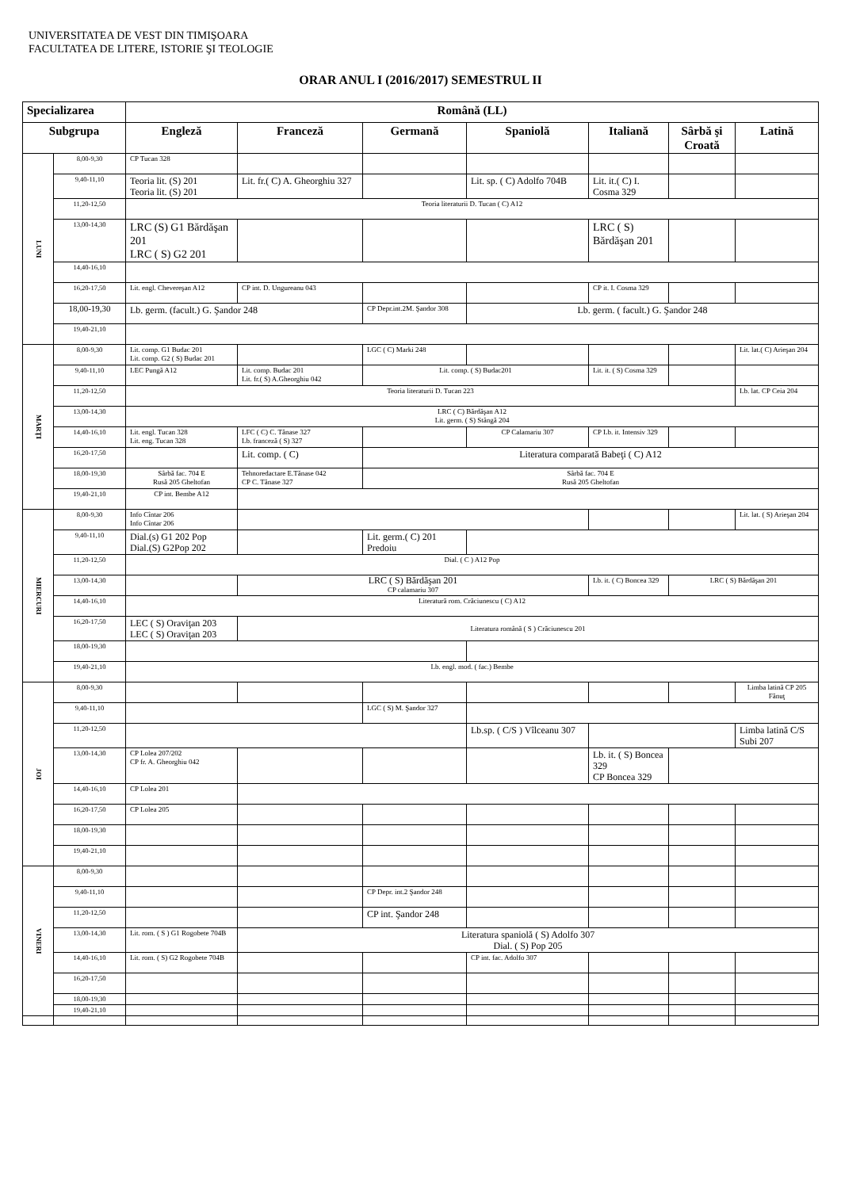UNIVERSITATEA DE VEST DIN TIMIŞOARA
FACULTATEA DE LITERE, ISTORIE ŞI TEOLOGIE
ORAR ANUL I (2016/2017) SEMESTRUL II
| Specializarea | | Română (LL) | | | | | | |
| --- | --- | --- | --- | --- | --- | --- | --- | --- |
| Subgrupa | | Engleză | Franceză | Germană | Spaniolă | Italiană | Sârbă şi Croată | Latină |
| LUNI | 8,00-9,30 | CP Tucan 328 | | | | | | |
| | 9,40-11,10 | Teoria lit. (S) 201 Teoria lit. (S) 201 | Lit. fr.( C) A. Gheorghiu 327 | | Lit. sp. ( C) Adolfo 704B | Lit. it.( C) I. Cosma 329 | | |
| | 11,20-12,50 | Teoria literaturii D. Tucan ( C) A12 | | | | | | |
| | 13,00-14,30 | LRC (S) G1 Bărdăşan 201 LRC ( S) G2 201 | | | | LRC ( S) Bărdăşan 201 | | |
| | 14,40-16,10 | | | | | | | |
| | 16,20-17,50 | Lit. engl. Chevereşan A12 | CP int. D. Ungureanu 043 | | | CP it. I. Cosma 329 | | |
| | 18,00-19,30 | Lb. germ. (facult.) G. Şandor 248 | | CP Depr.int.2M. Şandor 308 | Lb. germ. ( facult.) G. Şandor 248 | | | |
| | 19,40-21,10 | | | | | | | |
| MARŢI | 8,00-9,30 | Lit. comp. G1 Budac 201 Lit. comp. G2 ( S) Budac 201 | | LGC ( C) Marki 248 | | | | Lit. lat.( C) Arieşan 204 |
| | 9,40-11,10 | LEC Pungă A12 | Lit. comp. Budac 201 Lit. fr.( S) A.Gheorghiu 042 | Lit. comp. ( S) Budac201 | | Lit. it. ( S) Cosma 329 | | |
| | 11,20-12,50 | Teoria literaturii D. Tucan 223 | | | | | | Lb. lat. CP Ceia 204 |
| | 13,00-14,30 | LRC ( C) Bărdăşan A12 Lit. germ. ( S) Stângă 204 | | | | | | |
| | 14,40-16,10 | Lit. engl. Tucan 328 Lit. eng. Tucan 328 | LFC ( C) C. Tănase 327 Lb. franceză ( S) 327 | | CP Calamariu 307 | CP Lb. it. Intensiv 329 | | |
| | 16,20-17,50 | | Lit. comp. ( C) | Literatura comparată Babeţi ( C) A12 | | | | |
| | 18,00-19,30 | Sârbă fac. 704 E Rusă 205 Gheltofan | Tehnoredactare E.Tănase 042 CP C. Tănase 327 | Sârbă fac. 704 E Rusă 205 Gheltofan | | | | |
| | 19,40-21,10 | CP int. Bembe A12 | | | | | | |
| MIERCURI | 8,00-9,30 | Info Cîntar 206 Info Cîntar 206 | | | | | | Lit. lat. ( S) Arieşan 204 |
| | 9,40-11,10 | Dial.(s) G1 202 Pop Dial.(S) G2Pop 202 | | Lit. germ.( C) 201 Predoiu | | | | |
| | 11,20-12,50 | Dial. ( C ) A12 Pop | | | | | | |
| | 13,00-14,30 | | LRC ( S) Bărdăşan 201 CP calamariu 307 | | | Lb. it. ( C) Boncea 329 | LRC ( S) Bărdăşan 201 | |
| | 14,40-16,10 | Literatură rom. Crăciunescu ( C) A12 | | | | | | |
| | 16,20-17,50 | LEC ( S) Oraviţan 203 LEC ( S) Oraviţan 203 | Literatura română ( S ) Crăciunescu 201 | | | | | |
| | 18,00-19,30 | | | | | | | |
| | 19,40-21,10 | Lb. engl. mod. ( fac.) Bembe | | | | | | |
| JOI | 8,00-9,30 | | | | | | | Limba latină CP 205 Fănuţ |
| | 9,40-11,10 | | | LGC ( S) M. Şandor 327 | | | | |
| | 11,20-12,50 | | | | Lb.sp. ( C/S ) Vîlceanu 307 | | | Limba latină C/S Subi 207 |
| | 13,00-14,30 | CP Lolea 207/202 CP fr. A. Gheorghiu 042 | | | | Lb. it. ( S) Boncea 329 CP Boncea 329 | | |
| | 14,40-16,10 | CP Lolea 201 | | | | | | |
| | 16,20-17,50 | CP Lolea 205 | | | | | | |
| | 18,00-19,30 | | | | | | | |
| | 19,40-21,10 | | | | | | | |
| VINERI | 8,00-9,30 | | | | | | | |
| | 9,40-11,10 | | | CP Depr. int.2 Şandor 248 | | | | |
| | 11,20-12,50 | | | CP int. Şandor 248 | | | | |
| | 13,00-14,30 | Lit. rom. ( S ) G1 Rogobete 704B | Literatura spaniolă ( S) Adolfo 307 Dial. ( S) Pop 205 | | | | | |
| | 14,40-16,10 | Lit. rom. ( S) G2 Rogobete 704B | | | CP int. fac. Adolfo 307 | | | |
| | 16,20-17,50 | | | | | | | |
| | 18,00-19,30 | | | | | | | |
| | 19,40-21,10 | | | | | | | |